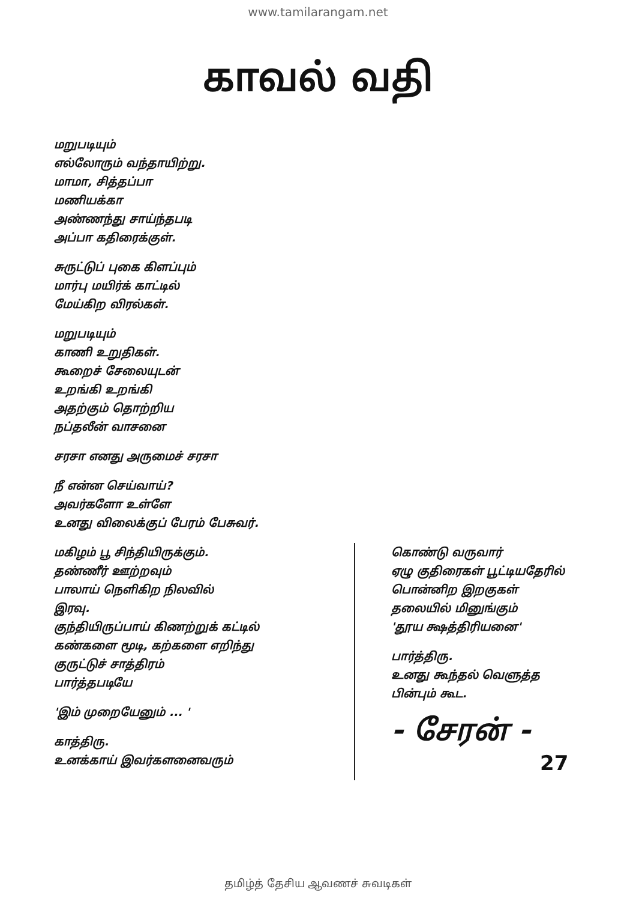www.tamilarangam.net
காவல் வதி
மறுபடியும்
எல்லோரும் வந்தாயிற்று.
மாமா, சித்தப்பா
மணியக்கா
அண்ணந்து சாய்ந்தபடி
அப்பா கதிரைக்குள்.
சுருட்டுப் புகை கிளப்பும்
மார்பு மயிர்க் காட்டில்
மேய்கிற விரல்கள்.
மறுபடியும்
காணி உறுதிகள்.
கூறைச் சேலையுடன்
உறங்கி உறங்கி
அதற்கும் தொற்றிய
நப்தலீன் வாசனை
சரசா எனது அருமைச் சரசா
நீ என்ன செய்வாய்?
அவர்களோ உள்ளே
உனது விலைக்குப் பேரம் பேசுவர்.
மகிழம் பூ சிந்தியிருக்கும்.
தண்ணீர் ஊற்றவும்
பாலாய் நெளிகிற நிலவில்
இரவு.
குந்தியிருப்பாய் கிணற்றுக் கட்டில்
கண்களை மூடி, கற்களை எறிந்து
குருட்டுச் சாத்திரம்
பார்த்தபடியே
'இம் முறையேனும் ... '
காத்திரு.
உனக்காய் இவர்களனைவரும்
கொண்டு வருவார்
ஏழு குதிரைகள் பூட்டியதேரில்
பொன்னிற இறகுகள்
தலையில் மினுங்கும்
'தூய க்ஷத்திரியனை'
பார்த்திரு.
உனது கூந்தல் வெளுத்த
பின்பும் கூட.
- சேரன் -
27
தமிழ்த் தேசிய ஆவணச் சுவடிகள்